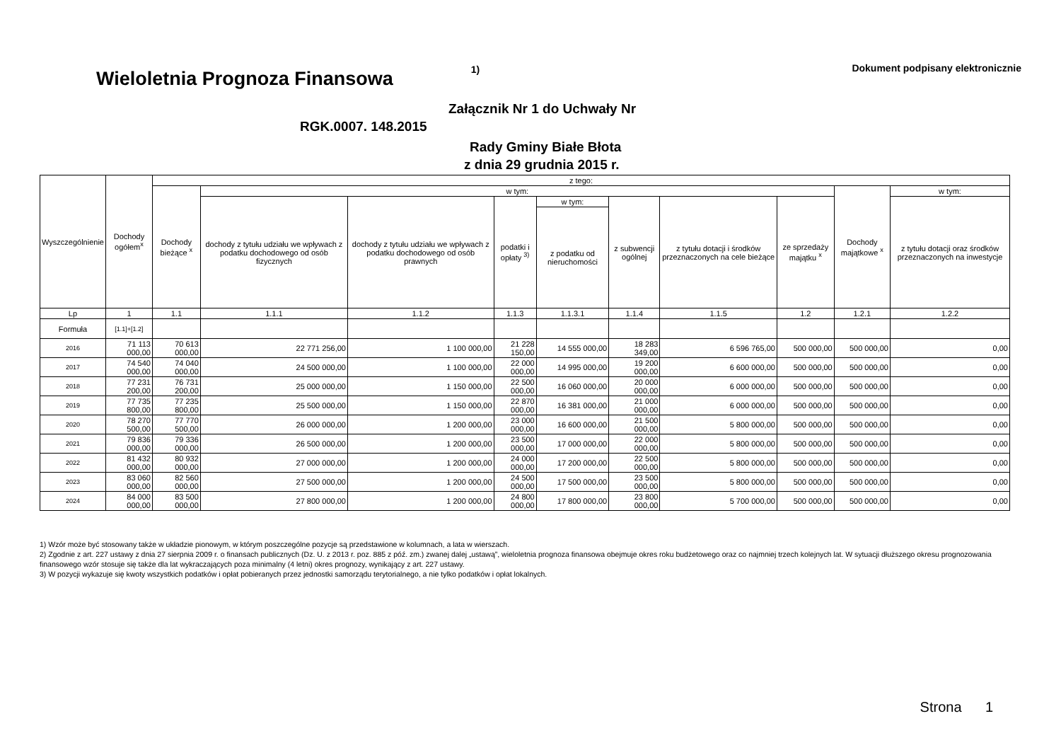Wieloletnia Prognoza Finansowa
1)
Dokument podpisany elektronicznie
Załącznik Nr 1 do Uchwały Nr
RGK.0007. 148.2015
Rady Gminy Białe Błota
z dnia 29 grudnia 2015 r.
| Wyszczególnienie | Dochody ogółem<sup>x</sup> | z tego: | | | | | | | | | |
| --- | --- | --- | --- | --- | --- | --- | --- | --- | --- | --- | --- |
| | | Dochody bieżące <sup>x</sup> | w tym: | | | | | | | Dochody majątkowe <sup>x</sup> | w tym: |
| | | | dochody z tytułu udziału we wpływach z podatku dochodowego od osób fizycznych | dochody z tytułu udziału we wpływach z podatku dochodowego od osób prawnych | podatki i opłaty <sup>3)</sup> | w tym: | z subwencji ogólnej | z tytułu dotacji i środków przeznaczonych na cele bieżące | ze sprzedaży majątku <sup>x</sup> | | z tytułu dotacji oraz środków przeznaczonych na inwestycje |
| | | | | | | z podatku od nieruchomości | | | | | |
| Lp | 1 | 1.1 | 1.1.1 | 1.1.2 | 1.1.3 | 1.1.3.1 | 1.1.4 | 1.1.5 | 1.2 | 1.2.1 | 1.2.2 |
| Formuła | [1.1]+[1.2] | | | | | | | | | | |
| 2016 | 71 113 000,00 | 70 613 000,00 | 22 771 256,00 | 1 100 000,00 | 21 228 150,00 | 14 555 000,00 | 18 283 349,00 | 6 596 765,00 | 500 000,00 | 500 000,00 | 0,00 |
| 2017 | 74 540 000,00 | 74 040 000,00 | 24 500 000,00 | 1 100 000,00 | 22 000 000,00 | 14 995 000,00 | 19 200 000,00 | 6 600 000,00 | 500 000,00 | 500 000,00 | 0,00 |
| 2018 | 77 231 200,00 | 76 731 200,00 | 25 000 000,00 | 1 150 000,00 | 22 500 000,00 | 16 060 000,00 | 20 000 000,00 | 6 000 000,00 | 500 000,00 | 500 000,00 | 0,00 |
| 2019 | 77 735 800,00 | 77 235 800,00 | 25 500 000,00 | 1 150 000,00 | 22 870 000,00 | 16 381 000,00 | 21 000 000,00 | 6 000 000,00 | 500 000,00 | 500 000,00 | 0,00 |
| 2020 | 78 270 500,00 | 77 770 500,00 | 26 000 000,00 | 1 200 000,00 | 23 000 000,00 | 16 600 000,00 | 21 500 000,00 | 5 800 000,00 | 500 000,00 | 500 000,00 | 0,00 |
| 2021 | 79 836 000,00 | 79 336 000,00 | 26 500 000,00 | 1 200 000,00 | 23 500 000,00 | 17 000 000,00 | 22 000 000,00 | 5 800 000,00 | 500 000,00 | 500 000,00 | 0,00 |
| 2022 | 81 432 000,00 | 80 932 000,00 | 27 000 000,00 | 1 200 000,00 | 24 000 000,00 | 17 200 000,00 | 22 500 000,00 | 5 800 000,00 | 500 000,00 | 500 000,00 | 0,00 |
| 2023 | 83 060 000,00 | 82 560 000,00 | 27 500 000,00 | 1 200 000,00 | 24 500 000,00 | 17 500 000,00 | 23 500 000,00 | 5 800 000,00 | 500 000,00 | 500 000,00 | 0,00 |
| 2024 | 84 000 000,00 | 83 500 000,00 | 27 800 000,00 | 1 200 000,00 | 24 800 000,00 | 17 800 000,00 | 23 800 000,00 | 5 700 000,00 | 500 000,00 | 500 000,00 | 0,00 |
1) Wzór może być stosowany także w układzie pionowym, w którym poszczególne pozycje są przedstawione w kolumnach, a lata w wierszach.
2) Zgodnie z art. 227 ustawy z dnia 27 sierpnia 2009 r. o finansach publicznych (Dz. U. z 2013 r. poz. 885 z póź. zm.) zwanej dalej „ustawą”, wieloletnia prognoza finansowa obejmuje okres roku budżetowego oraz co najmniej trzech kolejnych lat. W sytuacji dłuższego okresu prognozowania finansowego wzór stosuje się także dla lat wykraczających poza minimalny (4 letni) okres prognozy, wynikający z art. 227 ustawy.
3) W pozycji wykazuje się kwoty wszystkich podatków i opłat pobieranych przez jednostki samorządu terytorialnego, a nie tylko podatków i opłat lokalnych.
Strona 1